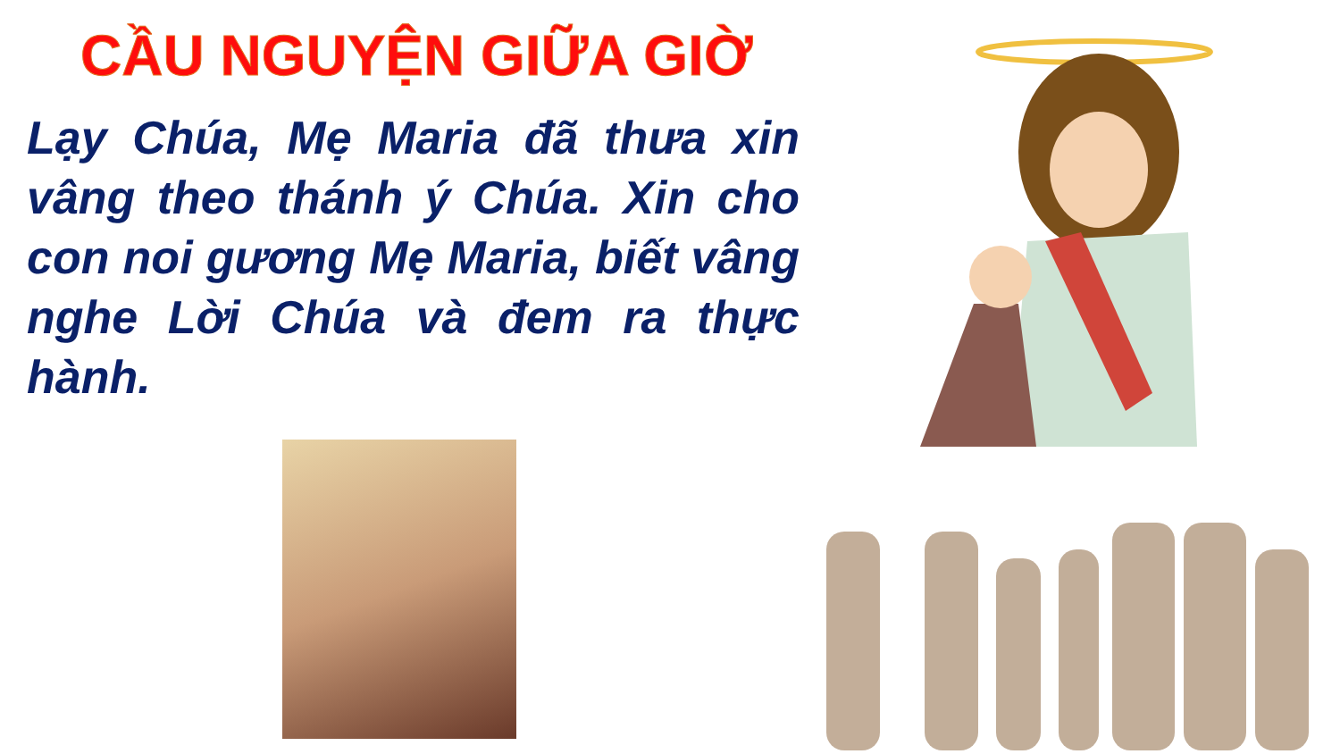CẦU NGUYỆN GIỮA GIỜ
Lạy Chúa, Mẹ Maria đã thưa xin vâng theo thánh ý Chúa. Xin cho con noi gương Mẹ Maria, biết vâng nghe Lời Chúa và đem ra thực hành.